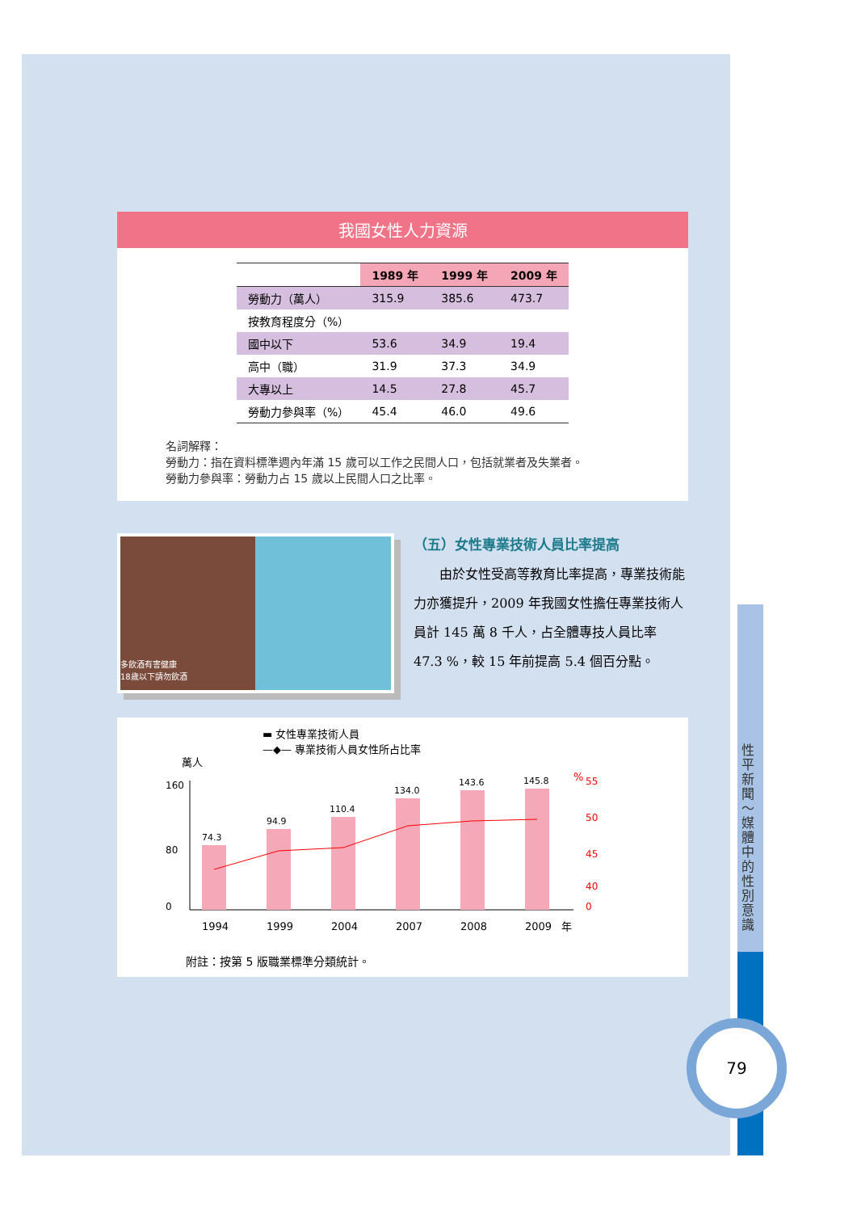我國女性人力資源
| | 1989 年 | 1999 年 | 2009 年 |
| --- | --- | --- | --- |
| 勞動力（萬人） | 315.9 | 385.6 | 473.7 |
| 按教育程度分（%） | | | |
| 國中以下 | 53.6 | 34.9 | 19.4 |
| 高中（職） | 31.9 | 37.3 | 34.9 |
| 大專以上 | 14.5 | 27.8 | 45.7 |
| 勞動力參與率（%） | 45.4 | 46.0 | 49.6 |
名詞解釋：
勞動力：指在資料標準週內年滿 15 歲可以工作之民間人口，包括就業者及失業者。
勞動力參與率：勞動力占 15 歲以上民間人口之比率。
多飲酒有害健康
18歲以下請勿飲酒
（五）女性專業技術人員比率提高
由於女性受高等教育比率提高，專業技術能力亦獲提升，2009 年我國女性擔任專業技術人員計 145 萬 8 千人，占全體專技人員比率 47.3 %，較 15 年前提高 5.4 個百分點。
▬ 女性專業技術人員
—◆— 專業技術人員女性所占比率
萬人
%
160
80
0
74.3
94.9
110.4
134.0
143.6
145.8
55
50
45
40
0
1994
1999
2004
2007
2008
2009
年
附註：按第 5 版職業標準分類統計。
性平新聞～媒體中的性別意識
79